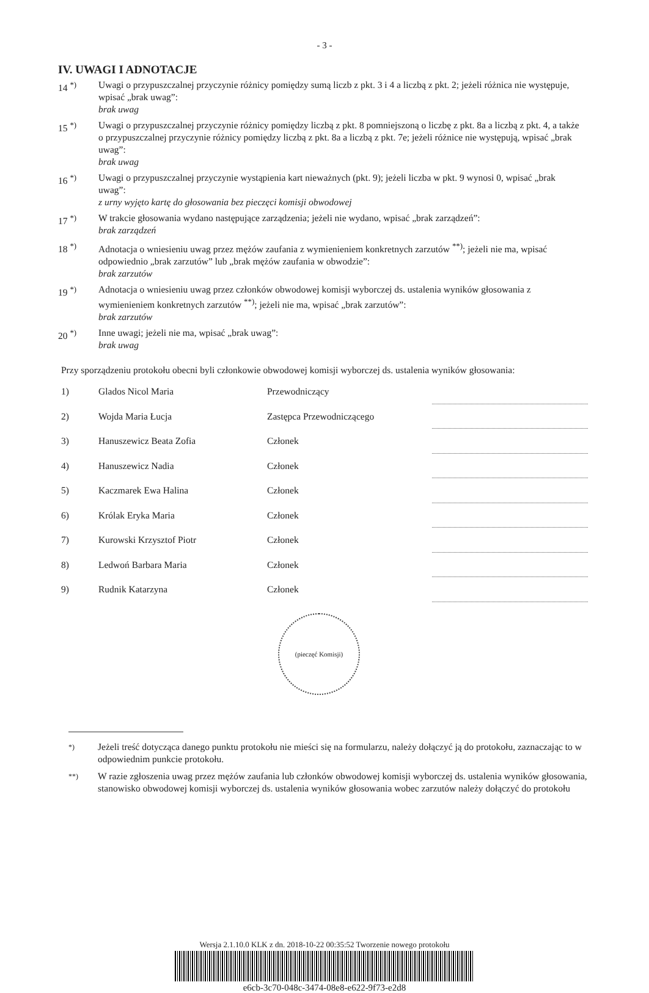- 3 -
IV. UWAGI I ADNOTACJE
14 <sup>*)</sup> Uwagi o przypuszczalnej przyczynie różnicy pomiędzy sumą liczb z pkt. 3 i 4 a liczbą z pkt. 2; jeżeli różnica nie występuje, wpisać „brak uwag”:
brak uwag
15 <sup>*)</sup> Uwagi o przypuszczalnej przyczynie różnicy pomiędzy liczbą z pkt. 8 pomniejszoną o liczbę z pkt. 8a a liczbą z pkt. 4, a także o przypuszczalnej przyczynie różnicy pomiędzy liczbą z pkt. 8a a liczbą z pkt. 7e; jeżeli różnice nie występują, wpisać „brak uwag”:
brak uwag
16 <sup>*)</sup> Uwagi o przypuszczalnej przyczynie wystąpienia kart nieważnych (pkt. 9); jeżeli liczba w pkt. 9 wynosi 0, wpisać „brak uwag”:
z urny wyjęto kartę do głosowania bez pieczęci komisji obwodowej
17 <sup>*)</sup> W trakcie głosowania wydano następujące zarządzenia; jeżeli nie wydano, wpisać „brak zarządzeń”:
brak zarządzeń
18 <sup>*)</sup> Adnotacja o wniesieniu uwag przez mężów zaufania z wymienieniem konkretnych zarzutów <sup>**)</sup>; jeżeli nie ma, wpisać odpowiednio „brak zarzutów” lub „brak mężów zaufania w obwodzie”:
brak zarzutów
19 <sup>*)</sup> Adnotacja o wniesieniu uwag przez członków obwodowej komisji wyborczej ds. ustalenia wyników głosowania z wymienieniem konkretnych zarzutów <sup>**)</sup>; jeżeli nie ma, wpisać „brak zarzutów”:
brak zarzutów
20 <sup>*)</sup> Inne uwagi; jeżeli nie ma, wpisać „brak uwag”:
brak uwag
Przy sporządzeniu protokołu obecni byli członkowie obwodowej komisji wyborczej ds. ustalenia wyników głosowania:
| 1) | Glados Nicol Maria | Przewodniczący | |
| 2) | Wojda Maria Łucja | Zastępca Przewodniczącego | |
| 3) | Hanuszewicz Beata Zofia | Członek | |
| 4) | Hanuszewicz Nadia | Członek | |
| 5) | Kaczmarek Ewa Halina | Członek | |
| 6) | Królak Eryka Maria | Członek | |
| 7) | Kurowski Krzysztof Piotr | Członek | |
| 8) | Ledwoń Barbara Maria | Członek | |
| 9) | Rudnik Katarzyna | Członek | |
(pieczęć Komisji)
*)
Jeżeli treść dotycząca danego punktu protokołu nie mieści się na formularzu, należy dołączyć ją do protokołu, zaznaczając to w odpowiednim punkcie protokołu.
**)
W razie zgłoszenia uwag przez mężów zaufania lub członków obwodowej komisji wyborczej ds. ustalenia wyników głosowania, stanowisko obwodowej komisji wyborczej ds. ustalenia wyników głosowania wobec zarzutów należy dołączyć do protokołu
Wersja 2.1.10.0 KLK z dn. 2018-10-22 00:35:52 Tworzenie nowego protokołu
e6cb-3c70-048c-3474-08e8-e622-9f73-e2d8